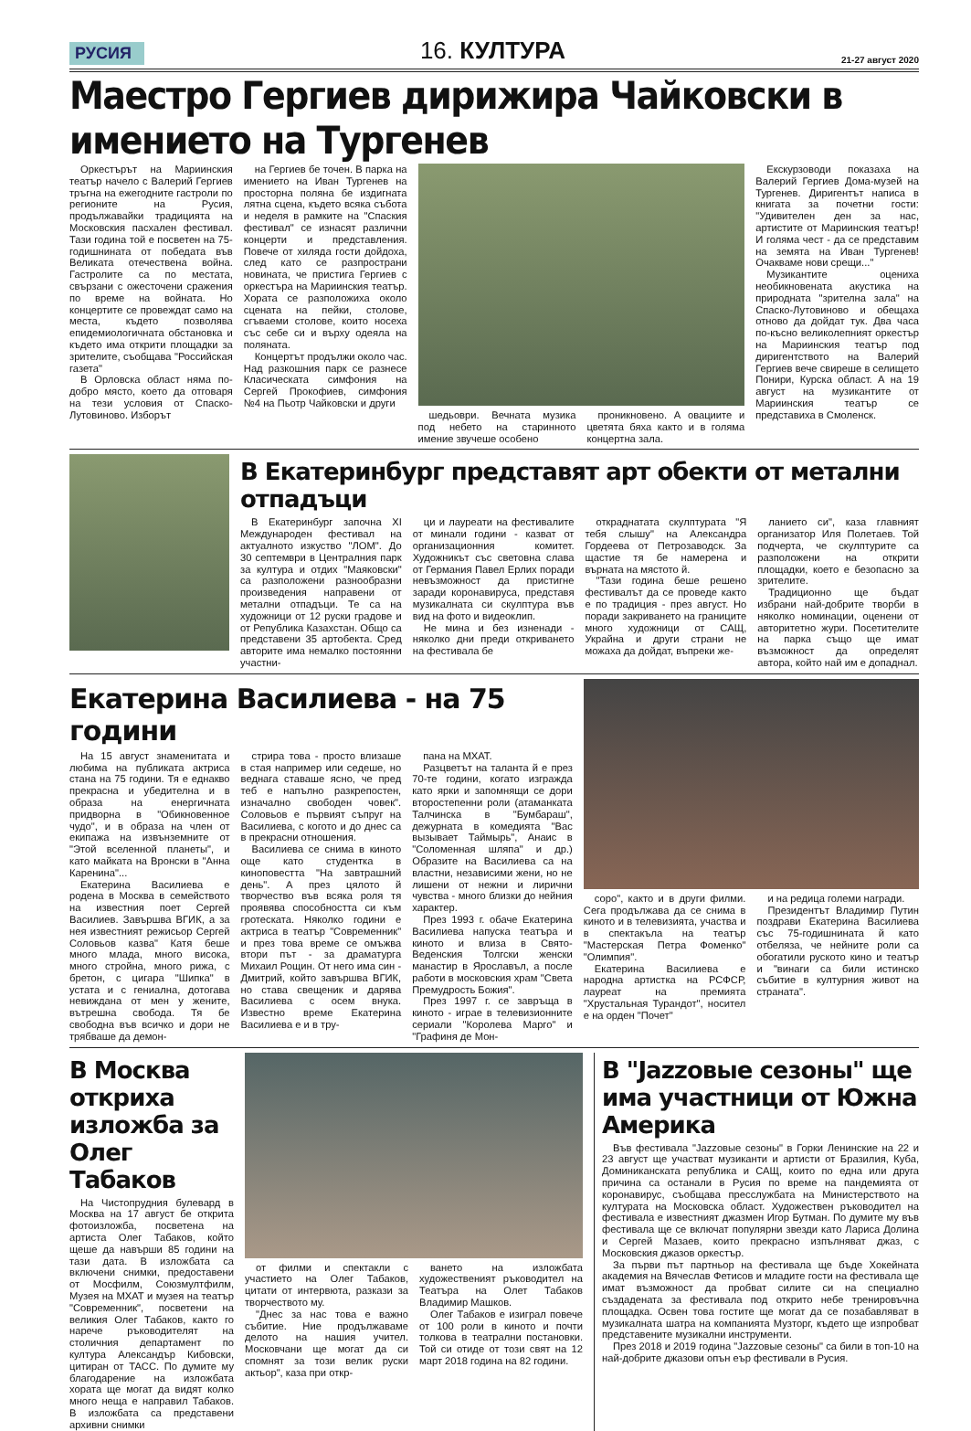РУСИЯ
16. КУЛТУРА
21-27 август 2020
Маестро Гергиев дирижира Чайковски в имението на Тургенев
Оркестърът на Мариинския театър начело с Валерий Гергиев тръгна на ежегодните гастроли по регионите на Русия, продължавайки традицията на Московския пасхален фестивал. Тази година той е посветен на 75-годишнината от победата във Великата отечествена война. Гастролите са по местата, свързани с ожесточени сражения по време на войната. Но концертите се провеждат само на места, където позволява епидемиологичната обстановка и където има открити площадки за зрителите, съобщава "Российская газета"
В Орловска област няма по-добро място, което да отговаря на тези условия от Спаско-Лутовиново. Изборът
на Гергиев бе точен. В парка на имението на Иван Тургенев на просторна поляна бе издигната лятна сцена, където всяка събота и неделя в рамките на "Спаския фестивал" се изнасят различни концерти и представления. Повече от хиляда гости дойдоха, след като се разпространи новината, че пристига Гергиев с оркестъра на Мариинския театър. Хората се разположиха около сцената на пейки, столове, сгъваеми столове, които носеха със себе си и върху одеяла на поляната.
Концертът продължи около час. Над разкошния парк се разнесе Класическата симфония на Сергей Прокофиев, симфония №4 на Пьотр Чайковски и други
шедьоври. Вечната музика под небето на старинното имение звучеше особено
проникновено. А овациите и цветята бяха както и в голяма концертна зала.
Екскурзоводи показаха на Валерий Гергиев Дома-музей на Тургенев. Диригентът написа в книгата за почетни гости: "Удивителен ден за нас, артистите от Мариинския театър! И голяма чест - да се представим на земята на Иван Тургенев! Очакваме нови срещи..."
Музикантите оцениха необикновената акустика на природната "зрителна зала" на Спаско-Лутовиново и обещаха отново да дойдат тук. Два часа по-късно великолепният оркестър на Мариинския театър под диригентството на Валерий Гергиев вече свиреше в селището Понири, Курска област. А на 19 август на музикантите от Мариинския театър се представиха в Смоленск.
В Екатеринбург представят арт обекти от метални отпадъци
В Екатеринбург започна XI Международен фестивал на актуалното изкуство "ЛОМ". До 30 септември в Централния парк за култура и отдих "Маяковски" са разположени разнообразни произведения направени от метални отпадъци. Те са на художници от 12 руски градове и от Република Казахстан. Общо са представени 35 артобекта. Сред авторите има немалко постоянни участни-
ци и лауреати на фестивалите от минали години - казват от организационния комитет. Художникът със световна слава от Германия Павел Ерлих поради невъзможност да пристигне заради коронавируса, представя музикалната си скулптура във вид на фото и видеоклип.
Не мина и без изненади - няколко дни преди откриването на фестивала бе
откраднатата скулптурата "Я тебя слышу" на Александра Гордеева от Петрозаводск. За щастие тя бе намерена и върната на мястото й.
"Тази година беше решено фестивалът да се проведе както е по традиция - през август. Но поради закриването на границите много художници от САЩ, Украйна и други страни не можаха да дойдат, въпреки же-
ланието си", каза главният организатор Иля Полетаев. Той подчерта, че скулптурите са разположени на открити площадки, което е безопасно за зрителите.
Традиционно ще бъдат избрани най-добрите творби в няколко номинации, оценени от авторитетно жури. Посетителите на парка също ще имат възможност да определят автора, който най им е допаднал.
Екатерина Василиева - на 75 години
На 15 август знаменитата и любима на публиката актриса стана на 75 години. Тя е еднакво прекрасна и убедителна и в образа на енергичната придворна в "Обикновенное чудо", и в образа на член от екипажа на извънземните от "Этой вселенной планеты", и като майката на Вронски в "Анна Каренина"...
Екатерина Василиева е родена в Москва в семейството на известния поет Сергей Василиев. Завършва ВГИК, а за нея известният режисьор Сергей Соловьов казва" Катя беше много млада, много висока, много стройна, много рижа, с бретон, с цигара "Шипка" в устата и с гениална, дотогава невиждана от мен у жените, вътрешна свобода. Тя бе свободна във всичко и дори не трябваше да демон-
стрира това - просто влизаше в стая например или седеше, но веднага ставаше ясно, че пред теб е напълно разкрепостен, изначално свободен човек". Соловьов е първият съпруг на Василиева, с когото и до днес са в прекрасни отношения.
Василиева се снима в киното още като студентка в киноповестта "На завтрашний день". А през цялото й творчество във всяка роля тя проявява способността си към гротеската. Няколко години е актриса в театър "Современник" и през това време се омъжва втори път - за драматурга Михаил Рощин. От него има син - Дмитрий, който завършва ВГИК, но става свещеник и дарява Василиева с осем внука. Известно време Екатерина Василиева е и в тру-
пана на МХАТ.
Разцветът на таланта й е през 70-те години, когато изгражда като ярки и запомнящи се дори второстепенни роли (атаманката Талчинска в "Бумбараш", дежурната в комедията "Вас вызывает Таймырь", Анаис в "Соломенная шляпа" и др.) Образите на Василиева са на властни, независими жени, но не лишени от нежни и лирични чувства - много близки до нейния характер.
През 1993 г. обаче Екатерина Василиева напуска театъра и киното и влиза в Свято-Веденския Толгски женски манастир в Ярославъл, а после работи в московския храм "Света Премудрость Божия".
През 1997 г. се завръща в киното - играе в телевизионните сериали "Королева Марго" и "Графиня де Мон-
соро", както и в други филми. Сега продължава да се снима в киното и в телевизията, участва и в спектакъла на театър "Мастерская Петра Фоменко" "Олимпия".
Екатерина Василиева е народна артистка на РСФСР, лауреат на премията "Хрустальная Турандот", носител е на орден "Почет"
и на редица големи награди.
Президентът Владимир Путин поздрави Екатерина Василиева със 75-годишнината й като отбеляза, че нейните роли са обогатили руското кино и театър и "винаги са били истинско събитие в културния живот на страната".
В Москва откриха изложба за Олег Табаков
На Чистопрудния булевард в Москва на 17 август бе открита фотоизложба, посветена на артиста Олег Табаков, който щеше да навърши 85 години на тази дата. В изложбата са включени снимки, предоставени от Мосфилм, Союзмултфилм, Музея на МХАТ и музея на театър "Современник", посветени на великия Олег Табаков, както го нарече ръководителят на столичния департамент по култура Александър Кибовски, цитиран от ТАСС. По думите му благодарение на изложбата хората ще могат да видят колко много неща е направил Табаков. В изложбата са представени архивни снимки
от филми и спектакли с участието на Олег Табаков, цитати от интервюта, разкази за творчеството му.
"Днес за нас това е важно събитие. Ние продължаваме делото на нашия учител. Московчани ще могат да си спомнят за този велик руски актьор", каза при откр-
ването на изложбата художественият ръководител на Театъра на Олет Табаков Владимир Машков.
Олег Табаков е изиграл повече от 100 роли в киното и почти толкова в театрални постановки. Той си отиде от този свят на 12 март 2018 година на 82 години.
В "Jazzовые сезоны" ще има участници от Южна Америка
Във фестивала "Jazzовые сезоны" в Горки Ленинские на 22 и 23 август ще участват музиканти и артисти от Бразилия, Куба, Доминиканската република и САЩ, които по една или друга причина са останали в Русия по време на пандемията от коронавирус, съобщава пресслужбата на Министерството на културата на Московска област. Художествен ръководител на фестивала е известният джазмен Игор Бутман. По думите му във фестивала ще се включат популярни звезди като Лариса Долина и Сергей Мазаев, които прекрасно изпълняват джаз, с Московския джазов оркестър.
За първи път партньор на фестивала ще бъде Хокейната академия на Вячеслав Фетисов и младите гости на фестивала ще имат възможност да пробват силите си на специално създадената за фестивала под открито небе тренировъчна площадка. Освен това гостите ще могат да се позабавляват в музикалната шатра на компанията Музторг, където ще изпробват представените музикални инструменти.
През 2018 и 2019 година "Jazzовые сезоны" са били в топ-10 на най-добрите джазови опън еър фестивали в Русия.